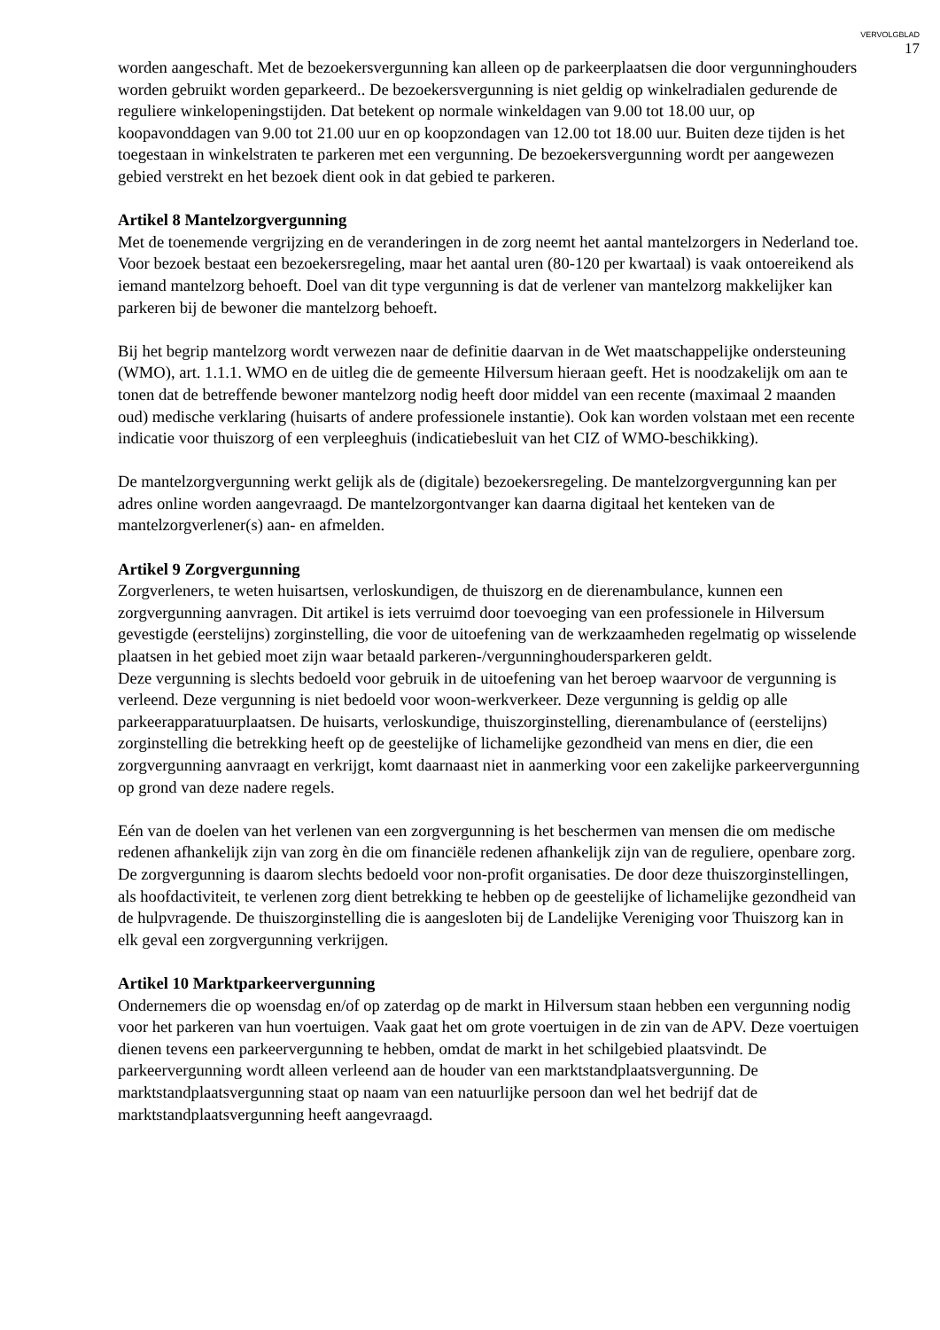VERVOLGBLAD
17
worden aangeschaft. Met de bezoekersvergunning kan alleen op de parkeerplaatsen die door vergunninghouders worden gebruikt worden geparkeerd.. De bezoekersvergunning is niet geldig op winkelradialen gedurende de reguliere winkelopeningstijden. Dat betekent op normale winkeldagen van 9.00 tot 18.00 uur, op koopavonddagen van 9.00 tot 21.00 uur en op koopzondagen van 12.00 tot 18.00 uur. Buiten deze tijden is het toegestaan in winkelstraten te parkeren met een vergunning. De bezoekersvergunning wordt per aangewezen gebied verstrekt en het bezoek dient ook in dat gebied te parkeren.
Artikel 8 Mantelzorgvergunning
Met de toenemende vergrijzing en de veranderingen in de zorg neemt het aantal mantelzorgers in Nederland toe. Voor bezoek bestaat een bezoekersregeling, maar het aantal uren (80-120 per kwartaal) is vaak ontoereikend als iemand mantelzorg behoeft. Doel van dit type vergunning is dat de verlener van mantelzorg makkelijker kan parkeren bij de bewoner die mantelzorg behoeft.
Bij het begrip mantelzorg wordt verwezen naar de definitie daarvan in de Wet maatschappelijke ondersteuning (WMO), art. 1.1.1. WMO en de uitleg die de gemeente Hilversum hieraan geeft. Het is noodzakelijk om aan te tonen dat de betreffende bewoner mantelzorg nodig heeft door middel van een recente (maximaal 2 maanden oud) medische verklaring (huisarts of andere professionele instantie). Ook kan worden volstaan met een recente indicatie voor thuiszorg of een verpleeghuis (indicatiebesluit van het CIZ of WMO-beschikking).
De mantelzorgvergunning werkt gelijk als de (digitale) bezoekersregeling. De mantelzorgvergunning kan per adres online worden aangevraagd. De mantelzorgontvanger kan daarna digitaal het kenteken van de mantelzorgverlener(s) aan- en afmelden.
Artikel 9 Zorgvergunning
Zorgverleners, te weten huisartsen, verloskundigen, de thuiszorg en de dierenambulance, kunnen een zorgvergunning aanvragen. Dit artikel is iets verruimd door toevoeging van een professionele in Hilversum gevestigde (eerstelijns) zorginstelling, die voor de uitoefening van de werkzaamheden regelmatig op wisselende plaatsen in het gebied moet zijn waar betaald parkeren-/vergunninghoudersparkeren geldt.
Deze vergunning is slechts bedoeld voor gebruik in de uitoefening van het beroep waarvoor de vergunning is verleend. Deze vergunning is niet bedoeld voor woon-werkverkeer. Deze vergunning is geldig op alle parkeerapparatuurplaatsen. De huisarts, verloskundige, thuiszorginstelling, dierenambulance of (eerstelijns) zorginstelling die betrekking heeft op de geestelijke of lichamelijke gezondheid van mens en dier, die een zorgvergunning aanvraagt en verkrijgt, komt daarnaast niet in aanmerking voor een zakelijke parkeervergunning op grond van deze nadere regels.
Eén van de doelen van het verlenen van een zorgvergunning is het beschermen van mensen die om medische redenen afhankelijk zijn van zorg èn die om financiële redenen afhankelijk zijn van de reguliere, openbare zorg. De zorgvergunning is daarom slechts bedoeld voor non-profit organisaties. De door deze thuiszorginstellingen, als hoofdactiviteit, te verlenen zorg dient betrekking te hebben op de geestelijke of lichamelijke gezondheid van de hulpvragende. De thuiszorginstelling die is aangesloten bij de Landelijke Vereniging voor Thuiszorg kan in elk geval een zorgvergunning verkrijgen.
Artikel 10 Marktparkeervergunning
Ondernemers die op woensdag en/of op zaterdag op de markt in Hilversum staan hebben een vergunning nodig voor het parkeren van hun voertuigen. Vaak gaat het om grote voertuigen in de zin van de APV. Deze voertuigen dienen tevens een parkeervergunning te hebben, omdat de markt in het schilgebied plaatsvindt. De parkeervergunning wordt alleen verleend aan de houder van een marktstandplaatsvergunning. De marktstandplaatsvergunning staat op naam van een natuurlijke persoon dan wel het bedrijf dat de marktstandplaatsvergunning heeft aangevraagd.